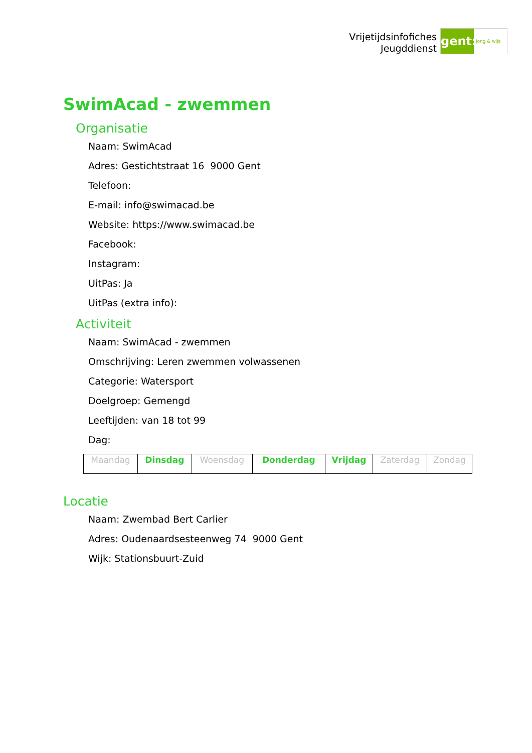Vrijetijdsinfofiches
Jeugddienst
gent:
jong & wijs
SwimAcad - zwemmen
Organisatie
Naam: SwimAcad
Adres: Gestichtstraat 16 9000 Gent
Telefoon:
E-mail: info@swimacad.be
Website: https://www.swimacad.be
Facebook:
Instagram:
UitPas: Ja
UitPas (extra info):
Activiteit
Naam: SwimAcad - zwemmen
Omschrijving: Leren zwemmen volwassenen
Categorie: Watersport
Doelgroep: Gemengd
Leeftijden: van 18 tot 99
Dag:
| Maandag | Dinsdag | Woensdag | Donderdag | Vrijdag | Zaterdag | Zondag |
Locatie
Naam: Zwembad Bert Carlier
Adres: Oudenaardsesteenweg 74 9000 Gent
Wijk: Stationsbuurt-Zuid